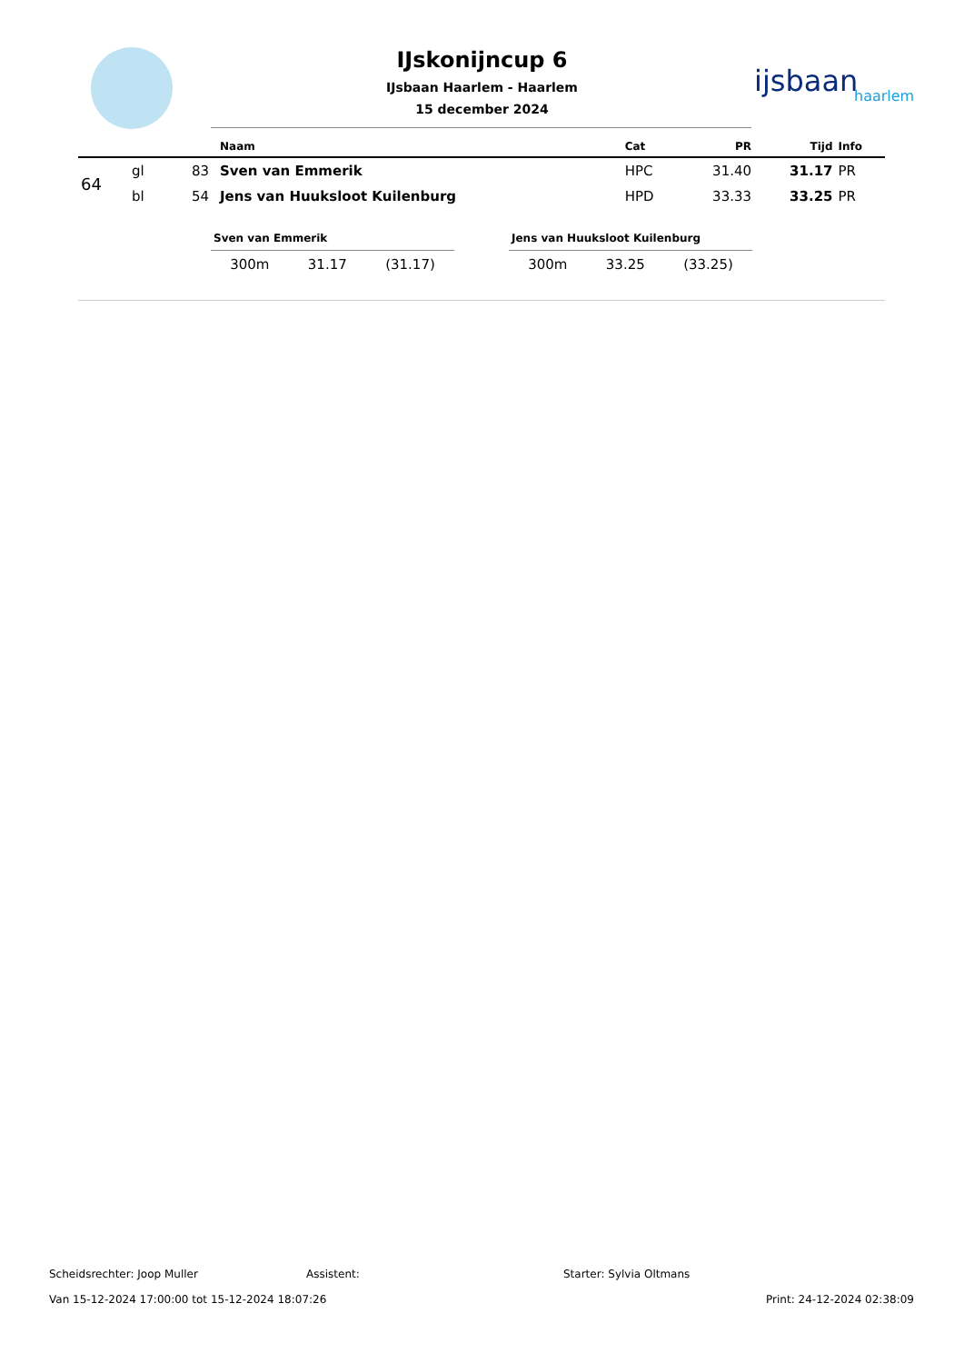IJskonijncup 6
IJsbaan Haarlem - Haarlem
15 december 2024
ijsbaan
haarlem
| | | | Naam | Cat | PR | Tijd | Info |
| --- | --- | --- | --- | --- | --- | --- | --- |
| 64 | gl | 83 | Sven van Emmerik | HPC | 31.40 | 31.17 | PR |
| | bl | 54 | Jens van Huuksloot Kuilenburg | HPD | 33.33 | 33.25 | PR |
Sven van Emmerik
300m 31.17 (31.17)
Jens van Huuksloot Kuilenburg
300m 33.25 (33.25)
Scheidsrechter: Joop Muller Assistent: Starter: Sylvia Oltmans
Van 15-12-2024 17:00:00 tot 15-12-2024 18:07:26 Print: 24-12-2024 02:38:09